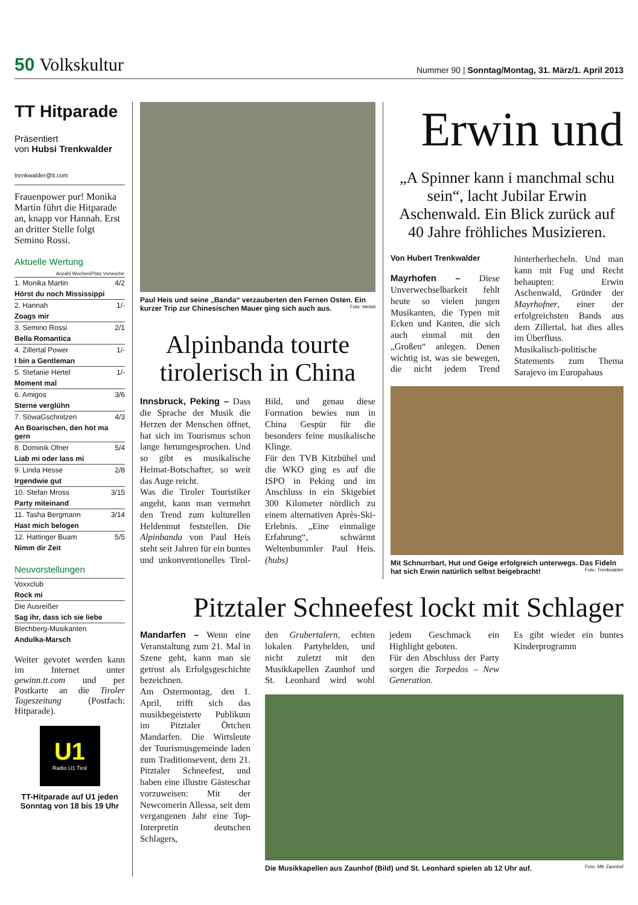50 Volkskultur
Nummer 90 | Sonntag/Montag, 31. März/1. April 2013
TT Hitparade
Präsentiert
von Hubsi Trenkwalder
trenkwalder@tt.com
Frauenpower pur! Monika Martin führt die Hitparade an, knapp vor Hannah. Erst an dritter Stelle folgt Semino Rossi.
Aktuelle Wertung
| Anzahl Wochen/Platz Vorwoche | |
| --- | --- |
| 1. Monika Martin | 4/2 |
| Hörst du noch Mississippi | |
| 2. Hannah | 1/- |
| Zoags mir | |
| 3. Semino Rossi | 2/1 |
| Bella Romantica | |
| 4. Zillertal Power | 1/- |
| I bin a Gentleman | |
| 5. Stefanie Hertel | 1/- |
| Moment mal | |
| 6. Amigos | 3/6 |
| Sterne verglühn | |
| 7. SöwaGschnitzen | 4/3 |
| An Boarischen, den hot ma gern | |
| 8. Dominik Ofner | 5/4 |
| Liab mi oder lass mi | |
| 9. Linda Hesse | 2/8 |
| Irgendwie gut | |
| 10. Stefan Mross | 3/15 |
| Party miteinand | |
| 11. Tasha Bergmann | 3/14 |
| Hast mich belogen | |
| 12. Hattinger Buam | 5/5 |
| Nimm dir Zeit | |
Neuvorstellungen
| Voxxclub |
| Rock mi |
| Die Ausreißer |
| Sag ihr, dass ich sie liebe |
| Blechberg-Musikanten |
| Andulka-Marsch |
Weiter gevotet werden kann im Internet unter gewinn.tt.com und per Postkarte an die Tiroler Tageszeitung (Postfach: Hitparade).
U1
Radio U1 Tirol
TT-Hitparade auf U1 jeden Sonntag von 18 bis 19 Uhr
Paul Heis und seine „Banda“ verzauberten den Fernen Osten. Ein kurzer Trip zur Chinesischen Mauer ging sich auch aus. Foto: Heissl
Alpinbanda tourte tirolerisch in China
Innsbruck, Peking – Dass die Sprache der Musik die Herzen der Menschen öffnet, hat sich im Tourismus schon lange herumgesprochen. Und so gibt es musikalische Heimat-Botschafter, so weit das Auge reicht.
Was die Tiroler Touristiker angeht, kann man vermehrt den Trend zum kulturellen Heldenmut feststellen. Die Alpinbanda von Paul Heis steht seit Jahren für ein buntes und unkonventionelles Tirol-Bild, und genau diese Formation bewies nun in China Gespür für die besonders feine musikalische Klinge.
Für den TVB Kitzbühel und die WKO ging es auf die ISPO in Peking und im Anschluss in ein Skigebiet 300 Kilometer nördlich zu einem alternativen Après-Ski-Erlebnis. „Eine einmalige Erfahrung“, schwärmt Weltenbummler Paul Heis. (hubs)
Erwin und
„A Spinner kann i manchmal schu sein“, lacht Jubilar Erwin Aschenwald. Ein Blick zurück auf 40 Jahre fröhliches Musizieren.
Von Hubert Trenkwalder
Mayrhofen – Diese Unverwechselbarkeit fehlt heute so vielen jungen Musikanten, die Typen mit Ecken und Kanten, die sich auch einmal mit den „Großen“ anlegen. Denen wichtig ist, was sie bewegen, die nicht jedem Trend hinterherhecheln. Und man kann mit Fug und Recht behaupten: Erwin Aschenwald, Gründer der Mayrhofner, einer der erfolgreichsten Bands aus dem Zillertal, hat dies alles im Überfluss.
Musikalisch-politische Statements zum Thema Sarajevo im Europahaus
Mit Schnurrbart, Hut und Geige erfolgreich unterwegs. Das Fideln hat sich Erwin natürlich selbst beigebracht! Foto: Trenkwalder
Pitztaler Schneefest lockt mit Schlager
Mandarfen – Wenn eine Veranstaltung zum 21. Mal in Szene geht, kann man sie getrost als Erfolgsgeschichte bezeichnen.
Am Ostermontag, den 1. April, trifft sich das musikbegeisterte Publikum im Pitztaler Örtchen Mandarfen. Die Wirtsleute der Tourismusgemeinde laden zum Traditionsevent, dem 21. Pitztaler Schneefest, und haben eine illustre Gästeschar vorzuweisen: Mit der Newcomerin Allessa, seit dem vergangenen Jahr eine Top-Interpretin deutschen Schlagers,
den Grubertalern, echten lokalen Partyhelden, und nicht zuletzt mit den Musikkapellen Zaunhof und St. Leonhard wird wohl jedem Geschmack ein Highlight geboten.
Für den Abschluss der Party sorgen die Torpedos – New Generation.
Es gibt wieder ein buntes Kinderprogramm
Die Musikkapellen aus Zaunhof (Bild) und St. Leonhard spielen ab 12 Uhr auf. Foto: MK Zaunhof